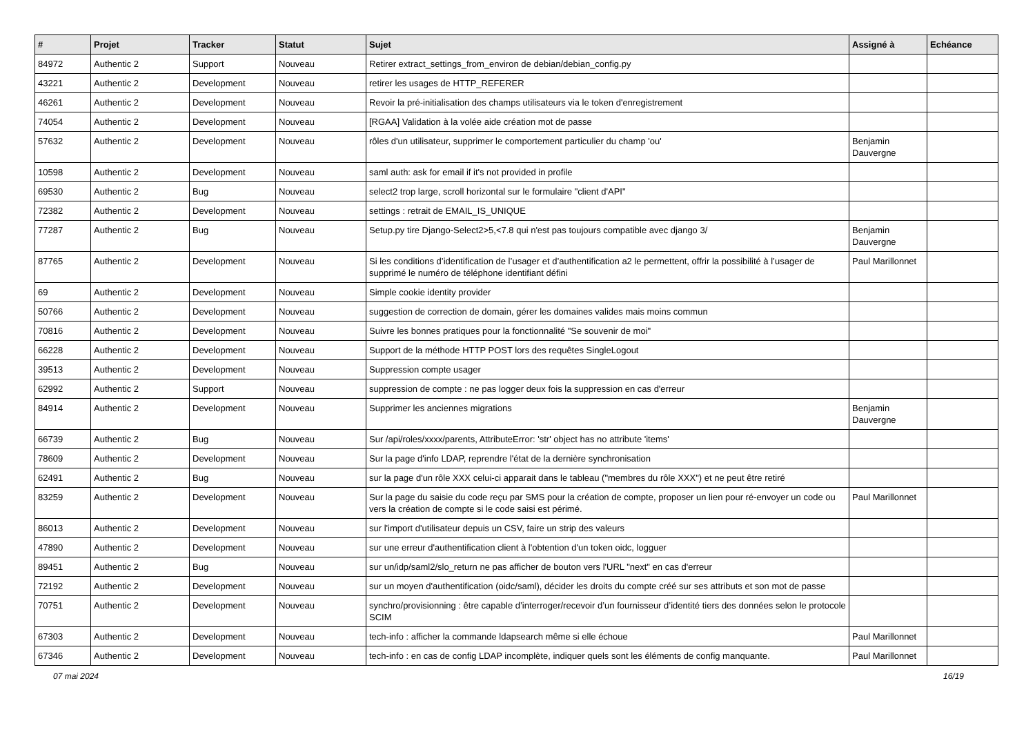| # | Projet | Tracker | Statut | Sujet | Assigné à | Echéance |
| --- | --- | --- | --- | --- | --- | --- |
| 84972 | Authentic 2 | Support | Nouveau | Retirer extract_settings_from_environ de debian/debian_config.py | | |
| 43221 | Authentic 2 | Development | Nouveau | retirer les usages de HTTP_REFERER | | |
| 46261 | Authentic 2 | Development | Nouveau | Revoir la pré-initialisation des champs utilisateurs via le token d'enregistrement | | |
| 74054 | Authentic 2 | Development | Nouveau | [RGAA] Validation à la volée aide création mot de passe | | |
| 57632 | Authentic 2 | Development | Nouveau | rôles d'un utilisateur, supprimer le comportement particulier du champ 'ou' | Benjamin Dauvergne | |
| 10598 | Authentic 2 | Development | Nouveau | saml auth: ask for email if it's not provided in profile | | |
| 69530 | Authentic 2 | Bug | Nouveau | select2 trop large, scroll horizontal sur le formulaire "client d'API" | | |
| 72382 | Authentic 2 | Development | Nouveau | settings : retrait de EMAIL_IS_UNIQUE | | |
| 77287 | Authentic 2 | Bug | Nouveau | Setup.py tire Django-Select2>5,<7.8 qui n'est pas toujours compatible avec django 3/ | Benjamin Dauvergne | |
| 87765 | Authentic 2 | Development | Nouveau | Si les conditions d’identification de l’usager et d’authentification a2 le permettent, offrir la possibilité à l’usager de supprimé le numéro de téléphone identifiant défini | Paul Marillonnet | |
| 69 | Authentic 2 | Development | Nouveau | Simple cookie identity provider | | |
| 50766 | Authentic 2 | Development | Nouveau | suggestion de correction de domain, gérer les domaines valides mais moins commun | | |
| 70816 | Authentic 2 | Development | Nouveau | Suivre les bonnes pratiques pour la fonctionnalité "Se souvenir de moi" | | |
| 66228 | Authentic 2 | Development | Nouveau | Support de la méthode HTTP POST lors des requêtes SingleLogout | | |
| 39513 | Authentic 2 | Development | Nouveau | Suppression compte usager | | |
| 62992 | Authentic 2 | Support | Nouveau | suppression de compte : ne pas logger deux fois la suppression en cas d'erreur | | |
| 84914 | Authentic 2 | Development | Nouveau | Supprimer les anciennes migrations | Benjamin Dauvergne | |
| 66739 | Authentic 2 | Bug | Nouveau | Sur /api/roles/xxxx/parents, AttributeError: 'str' object has no attribute 'items' | | |
| 78609 | Authentic 2 | Development | Nouveau | Sur la page d'info LDAP, reprendre l'état de la dernière synchronisation | | |
| 62491 | Authentic 2 | Bug | Nouveau | sur la page d'un rôle XXX celui-ci apparait dans le tableau ("membres du rôle XXX") et ne peut être retiré | | |
| 83259 | Authentic 2 | Development | Nouveau | Sur la page du saisie du code reçu par SMS pour la création de compte, proposer un lien pour ré-envoyer un code ou vers la création de compte si le code saisi est périmé. | Paul Marillonnet | |
| 86013 | Authentic 2 | Development | Nouveau | sur l'import d'utilisateur depuis un CSV, faire un strip des valeurs | | |
| 47890 | Authentic 2 | Development | Nouveau | sur une erreur d'authentification client à l'obtention d'un token oidc, logguer | | |
| 89451 | Authentic 2 | Bug | Nouveau | sur un/idp/saml2/slo_return ne pas afficher de bouton vers l'URL "next" en cas d'erreur | | |
| 72192 | Authentic 2 | Development | Nouveau | sur un moyen d'authentification (oidc/saml), décider les droits du compte créé sur ses attributs et son mot de passe | | |
| 70751 | Authentic 2 | Development | Nouveau | synchro/provisionning : être capable d’interroger/recevoir d’un fournisseur d’identité tiers des données selon le protocole SCIM | | |
| 67303 | Authentic 2 | Development | Nouveau | tech-info : afficher la commande ldapsearch même si elle échoue | Paul Marillonnet | |
| 67346 | Authentic 2 | Development | Nouveau | tech-info : en cas de config LDAP incomplète, indiquer quels sont les éléments de config manquante. | Paul Marillonnet | |
07 mai 2024 16/19